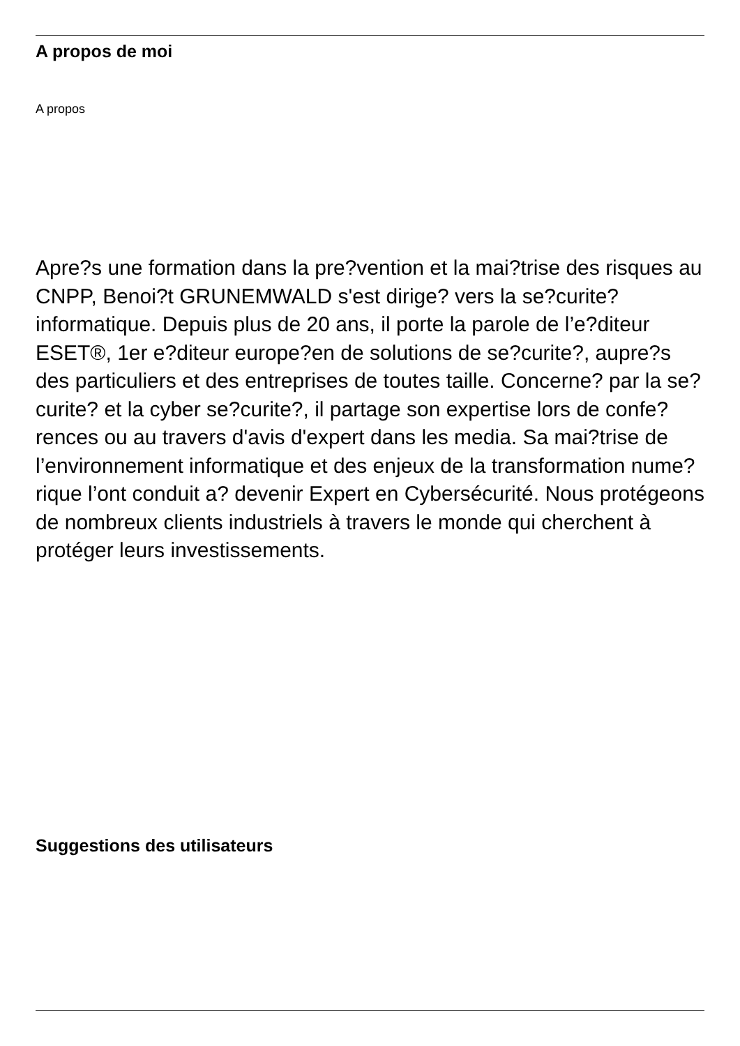A propos de moi
A propos
Apre?s une formation dans la pre?vention et la mai?trise des risques au CNPP, Benoi?t GRUNEMWALD s'est dirige? vers la se?curite? informatique. Depuis plus de 20 ans, il porte la parole de l’e?diteur ESET®, 1er e?diteur europe?en de solutions de se?curite?, aupre?s des particuliers et des entreprises de toutes taille. Concerne? par la se?curite? et la cyber se?curite?, il partage son expertise lors de confe?rences ou au travers d'avis d'expert dans les media. Sa mai?trise de l’environnement informatique et des enjeux de la transformation nume?rique l’ont conduit a? devenir Expert en Cybersécurité. Nous protégeons de nombreux clients industriels à travers le monde qui cherchent à protéger leurs investissements.
Suggestions des utilisateurs